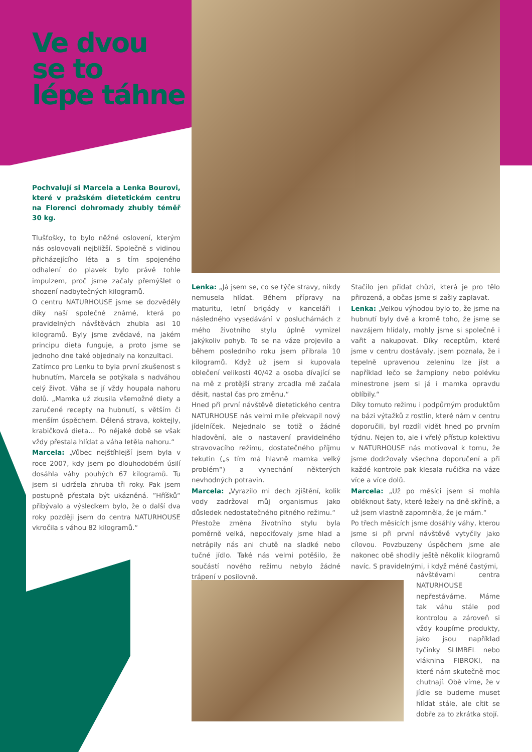Ve dvou
se to
lépe táhne
Pochvalují si Marcela a Lenka Bourovi, které v pražském dietetickém centru na Florenci dohromady zhubly téměř 30 kg.
Tlušťošky, to bylo něžné oslovení, kterým nás oslovovali nejbližší. Společně s vidinou přicházejícího léta a s tím spojeného odhalení do plavek bylo právě tohle impulzem, proč jsme začaly přemýšlet o shození nadbytečných kilogramů.
O centru NATURHOUSE jsme se dozvěděly díky naší společné známé, která po pravidelných návštěvách zhubla asi 10 kilogramů. Byly jsme zvědavé, na jakém principu dieta funguje, a proto jsme se jednoho dne také objednaly na konzultaci.
Zatímco pro Lenku to byla první zkušenost s hubnutím, Marcela se potýkala s nadváhou celý život. Váha se jí vždy houpala nahoru dolů. „Mamka už zkusila všemožné diety a zaručené recepty na hubnutí, s větším či menším úspěchem. Dělená strava, koktejly, krabičková dieta… Po nějaké době se však vždy přestala hlídat a váha letěla nahoru.“
Marcela: „Vůbec nejštíhlejší jsem byla v roce 2007, kdy jsem po dlouhodobém úsilí dosáhla váhy pouhých 67 kilogramů. Tu jsem si udržela zhruba tři roky. Pak jsem postupně přestala být ukázněná. ”Hříšků“ přibývalo a výsledkem bylo, že o další dva roky později jsem do centra NATURHOUSE vkročila s váhou 82 kilogramů.“
Lenka: „Já jsem se, co se týče stravy, nikdy nemusela hlídat. Během přípravy na maturitu, letní brigády v kanceláři i následného vysedávání v posluchárnách z mého životního stylu úplně vymizel jakýkoliv pohyb. To se na váze projevilo a během posledního roku jsem přibrala 10 kilogramů. Když už jsem si kupovala oblečení velikosti 40/42 a osoba dívající se na mě z protější strany zrcadla mě začala děsit, nastal čas pro změnu.“
Hned při první návštěvě dietetického centra NATURHOUSE nás velmi mile překvapil nový jídelníček. Nejednalo se totiž o žádné hladovění, ale o nastavení pravidelného stravovacího režimu, dostatečného příjmu tekutin („s tím má hlavně mamka velký problém“) a vynechání některých nevhodných potravin.
Marcela: „Vyrazilo mi dech zjištění, kolik vody zadržoval můj organismus jako důsledek nedostatečného pitného režimu.“
Přestože změna životního stylu byla poměrně velká, nepociťovaly jsme hlad a netrápily nás ani chutě na sladké nebo tučné jídlo. Také nás velmi potěšilo, že součástí nového režimu nebylo žádné trápení v posilovně.
Stačilo jen přidat chůzi, která je pro tělo přirozená, a občas jsme si zašly zaplavat.
Lenka: „Velkou výhodou bylo to, že jsme na hubnutí byly dvě a kromě toho, že jsme se navzájem hlídaly, mohly jsme si společně i vařit a nakupovat. Díky receptům, které jsme v centru dostávaly, jsem poznala, že i tepelně upravenou zeleninu lze jíst a například lečo se žampiony nebo polévku minestrone jsem si já i mamka opravdu oblíbily.“
Díky tomuto režimu i podpůrným produktům na bázi výtažků z rostlin, které nám v centru doporučili, byl rozdíl vidět hned po prvním týdnu. Nejen to, ale i vřelý přístup kolektivu v NATURHOUSE nás motivoval k tomu, že jsme dodržovaly všechna doporučení a při každé kontrole pak klesala ručička na váze více a více dolů.
Marcela: „Už po měsíci jsem si mohla obléknout šaty, které ležely na dně skříně, a už jsem vlastně zapomněla, že je mám.“
Po třech měsících jsme dosáhly váhy, kterou jsme si při první návštěvě vytyčily jako cílovou. Povzbuzeny úspěchem jsme ale nakonec obě shodily ještě několik kilogramů navíc. S pravidelnými, i když méně častými,
návštěvami centra NATURHOUSE nepřestáváme. Máme tak váhu stále pod kontrolou a zároveň si vždy koupíme produkty, jako jsou například tyčinky SLIMBEL nebo vláknina FIBROKI, na které nám skutečně moc chutnají. Obě víme, že v jídle se budeme muset hlídat stále, ale cítit se dobře za to zkrátka stojí.